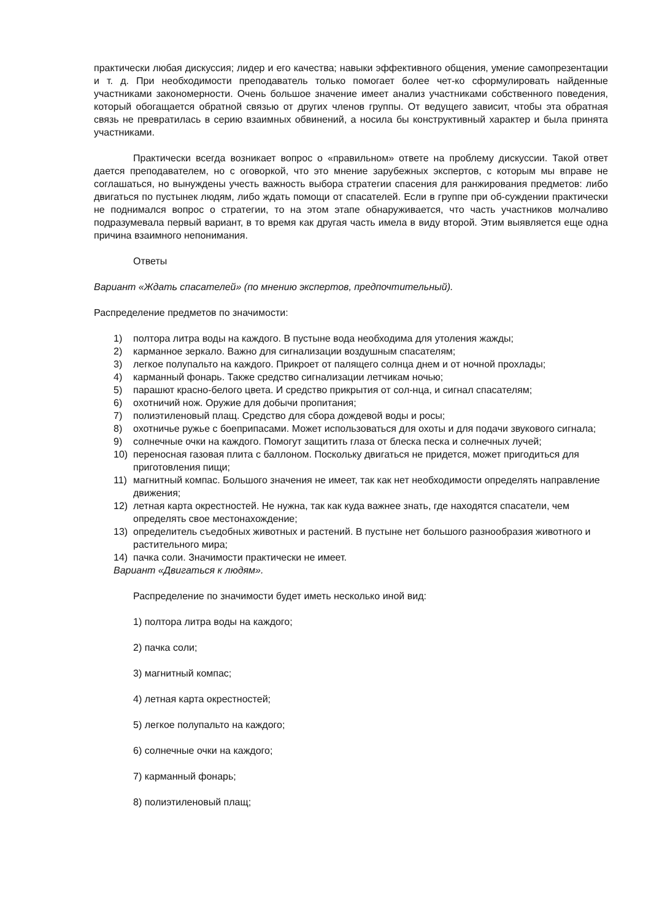практически любая дискуссия; лидер и его качества; навыки эффективного общения, умение самопрезентации и т. д. При необходимости преподаватель только помогает более чет-ко сформулировать найденные участниками закономерности. Очень большое значение имеет анализ участниками собственного поведения, который обогащается обратной связью от других членов группы. От ведущего зависит, чтобы эта обратная связь не превратилась в серию взаимных обвинений, а носила бы конструктивный характер и была принята участниками.
Практически всегда возникает вопрос о «правильном» ответе на проблему дискуссии. Такой ответ дается преподавателем, но с оговоркой, что это мнение зарубежных экспертов, с которым мы вправе не соглашаться, но вынуждены учесть важность выбора стратегии спасения для ранжирования предметов: либо двигаться по пустынек людям, либо ждать помощи от спасателей. Если в группе при об-суждении практически не поднимался вопрос о стратегии, то на этом этапе обнаруживается, что часть участников молчаливо подразумевала первый вариант, в то время как другая часть имела в виду второй. Этим выявляется еще одна причина взаимного непонимания.
Ответы
Вариант «Ждать спасателей» (по мнению экспертов, предпочтительный).
Распределение предметов по значимости:
1) полтора литра воды на каждого. В пустыне вода необходима для утоления жажды;
2) карманное зеркало. Важно для сигнализации воздушным спасателям;
3) легкое полупальто на каждого. Прикроет от палящего солнца днем и от ночной прохлады;
4) карманный фонарь. Также средство сигнализации летчикам ночью;
5) парашют красно-белого цвета. И средство прикрытия от сол-нца, и сигнал спасателям;
6) охотничий нож. Оружие для добычи пропитания;
7) полиэтиленовый плащ. Средство для сбора дождевой воды и росы;
8) охотничье ружье с боеприпасами. Может использоваться для охоты и для подачи звукового сигнала;
9) солнечные очки на каждого. Помогут защитить глаза от блеска песка и солнечных лучей;
10) переносная газовая плита с баллоном. Поскольку двигаться не придется, может пригодиться для приготовления пищи;
11) магнитный компас. Большого значения не имеет, так как нет необходимости определять направление движения;
12) летная карта окрестностей. Не нужна, так как куда важнее знать, где находятся спасатели, чем определять свое местонахождение;
13) определитель съедобных животных и растений. В пустыне нет большого разнообразия животного и растительного мира;
14) пачка соли. Значимости практически не имеет.
Вариант «Двигаться к людям».
Распределение по значимости будет иметь несколько иной вид:
1) полтора литра воды на каждого;
2) пачка соли;
3) магнитный компас;
4) летная карта окрестностей;
5) легкое полупальто на каждого;
6) солнечные очки на каждого;
7) карманный фонарь;
8) полиэтиленовый плащ;